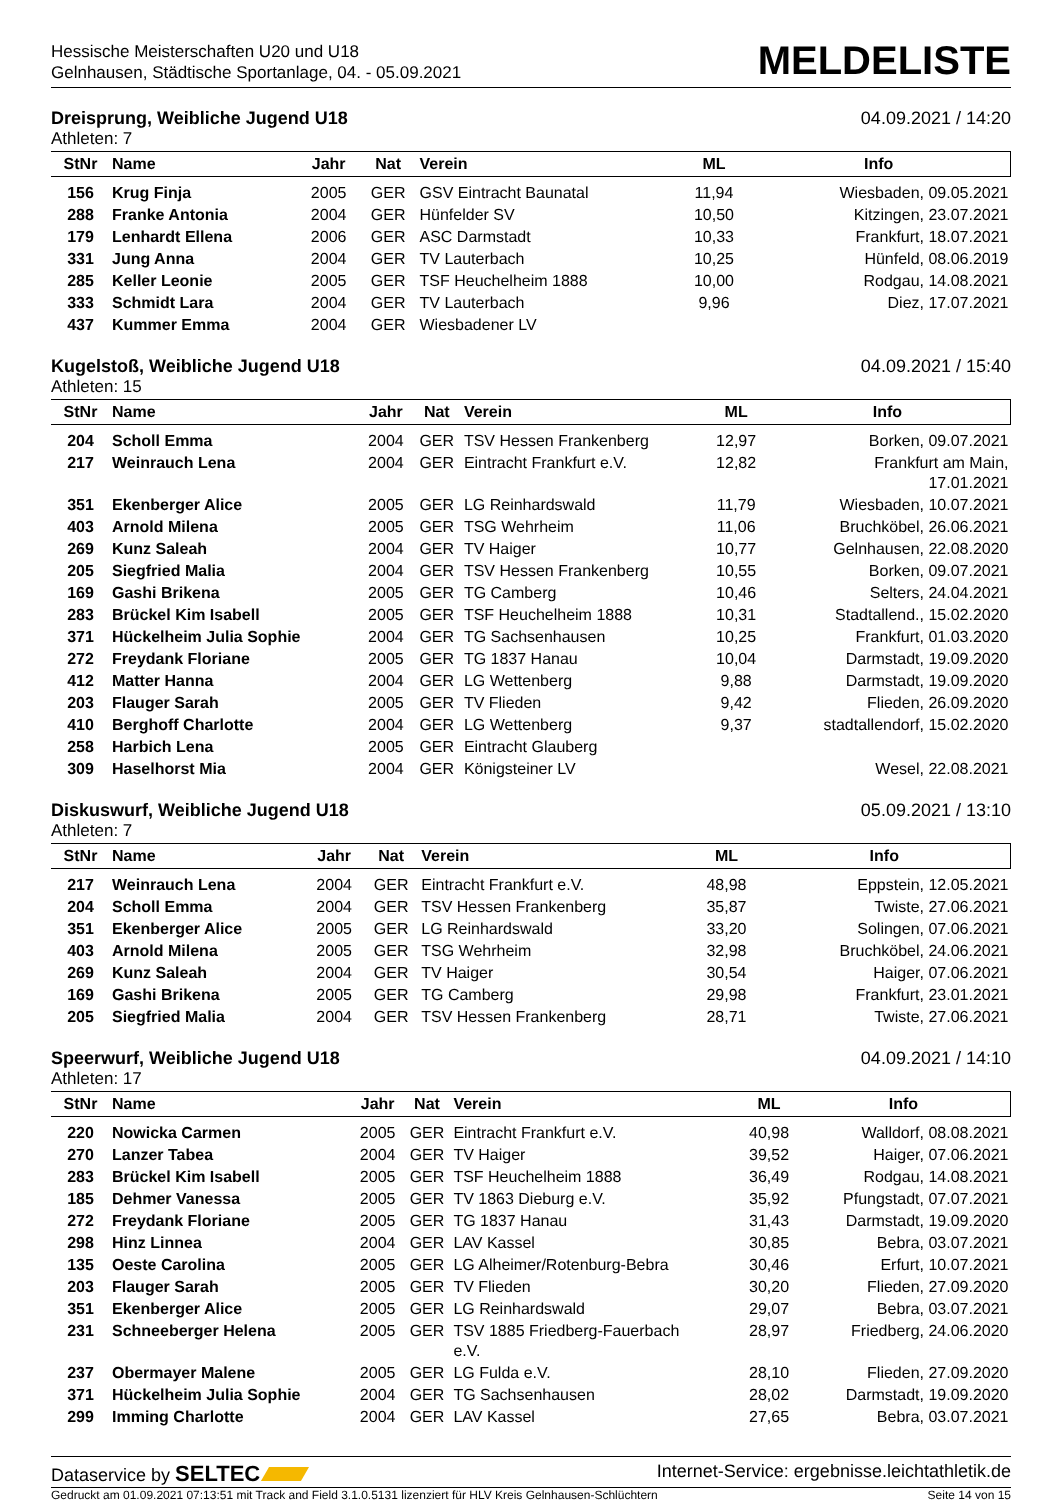Hessische Meisterschaften U20 und U18
Gelnhausen, Städtische Sportanlage, 04. - 05.09.2021
MELDELISTE
Dreisprung, Weibliche Jugend U18 04.09.2021 / 14:20
Athleten: 7
| StNr | Name | Jahr | Nat | Verein | ML | Info |
| --- | --- | --- | --- | --- | --- | --- |
| 156 | Krug Finja | 2005 | GER | GSV Eintracht Baunatal | 11,94 | Wiesbaden, 09.05.2021 |
| 288 | Franke Antonia | 2004 | GER | Hünfelder SV | 10,50 | Kitzingen, 23.07.2021 |
| 179 | Lenhardt Ellena | 2006 | GER | ASC Darmstadt | 10,33 | Frankfurt, 18.07.2021 |
| 331 | Jung Anna | 2004 | GER | TV Lauterbach | 10,25 | Hünfeld, 08.06.2019 |
| 285 | Keller Leonie | 2005 | GER | TSF Heuchelheim 1888 | 10,00 | Rodgau, 14.08.2021 |
| 333 | Schmidt Lara | 2004 | GER | TV Lauterbach | 9,96 | Diez, 17.07.2021 |
| 437 | Kummer Emma | 2004 | GER | Wiesbadener LV | | |
Kugelstoß, Weibliche Jugend U18 04.09.2021 / 15:40
Athleten: 15
| StNr | Name | Jahr | Nat | Verein | ML | Info |
| --- | --- | --- | --- | --- | --- | --- |
| 204 | Scholl Emma | 2004 | GER | TSV Hessen Frankenberg | 12,97 | Borken, 09.07.2021 |
| 217 | Weinrauch Lena | 2004 | GER | Eintracht Frankfurt e.V. | 12,82 | Frankfurt am Main, 17.01.2021 |
| 351 | Ekenberger Alice | 2005 | GER | LG Reinhardswald | 11,79 | Wiesbaden, 10.07.2021 |
| 403 | Arnold Milena | 2005 | GER | TSG Wehrheim | 11,06 | Bruchköbel, 26.06.2021 |
| 269 | Kunz Saleah | 2004 | GER | TV Haiger | 10,77 | Gelnhausen, 22.08.2020 |
| 205 | Siegfried Malia | 2004 | GER | TSV Hessen Frankenberg | 10,55 | Borken, 09.07.2021 |
| 169 | Gashi Brikena | 2005 | GER | TG Camberg | 10,46 | Selters, 24.04.2021 |
| 283 | Brückel Kim Isabell | 2005 | GER | TSF Heuchelheim 1888 | 10,31 | Stadtallend., 15.02.2020 |
| 371 | Hückelheim Julia Sophie | 2004 | GER | TG Sachsenhausen | 10,25 | Frankfurt, 01.03.2020 |
| 272 | Freydank Floriane | 2005 | GER | TG 1837 Hanau | 10,04 | Darmstadt, 19.09.2020 |
| 412 | Matter Hanna | 2004 | GER | LG Wettenberg | 9,88 | Darmstadt, 19.09.2020 |
| 203 | Flauger Sarah | 2005 | GER | TV Flieden | 9,42 | Flieden, 26.09.2020 |
| 410 | Berghoff Charlotte | 2004 | GER | LG Wettenberg | 9,37 | stadtallendorf, 15.02.2020 |
| 258 | Harbich Lena | 2005 | GER | Eintracht Glauberg | | |
| 309 | Haselhorst Mia | 2004 | GER | Königsteiner LV | | Wesel, 22.08.2021 |
Diskuswurf, Weibliche Jugend U18 05.09.2021 / 13:10
Athleten: 7
| StNr | Name | Jahr | Nat | Verein | ML | Info |
| --- | --- | --- | --- | --- | --- | --- |
| 217 | Weinrauch Lena | 2004 | GER | Eintracht Frankfurt e.V. | 48,98 | Eppstein, 12.05.2021 |
| 204 | Scholl Emma | 2004 | GER | TSV Hessen Frankenberg | 35,87 | Twiste, 27.06.2021 |
| 351 | Ekenberger Alice | 2005 | GER | LG Reinhardswald | 33,20 | Solingen, 07.06.2021 |
| 403 | Arnold Milena | 2005 | GER | TSG Wehrheim | 32,98 | Bruchköbel, 24.06.2021 |
| 269 | Kunz Saleah | 2004 | GER | TV Haiger | 30,54 | Haiger, 07.06.2021 |
| 169 | Gashi Brikena | 2005 | GER | TG Camberg | 29,98 | Frankfurt, 23.01.2021 |
| 205 | Siegfried Malia | 2004 | GER | TSV Hessen Frankenberg | 28,71 | Twiste, 27.06.2021 |
Speerwurf, Weibliche Jugend U18 04.09.2021 / 14:10
Athleten: 17
| StNr | Name | Jahr | Nat | Verein | ML | Info |
| --- | --- | --- | --- | --- | --- | --- |
| 220 | Nowicka Carmen | 2005 | GER | Eintracht Frankfurt e.V. | 40,98 | Walldorf, 08.08.2021 |
| 270 | Lanzer Tabea | 2004 | GER | TV Haiger | 39,52 | Haiger, 07.06.2021 |
| 283 | Brückel Kim Isabell | 2005 | GER | TSF Heuchelheim 1888 | 36,49 | Rodgau, 14.08.2021 |
| 185 | Dehmer Vanessa | 2005 | GER | TV 1863 Dieburg e.V. | 35,92 | Pfungstadt, 07.07.2021 |
| 272 | Freydank Floriane | 2005 | GER | TG 1837 Hanau | 31,43 | Darmstadt, 19.09.2020 |
| 298 | Hinz Linnea | 2004 | GER | LAV Kassel | 30,85 | Bebra, 03.07.2021 |
| 135 | Oeste Carolina | 2005 | GER | LG Alheimer/Rotenburg-Bebra | 30,46 | Erfurt, 10.07.2021 |
| 203 | Flauger Sarah | 2005 | GER | TV Flieden | 30,20 | Flieden, 27.09.2020 |
| 351 | Ekenberger Alice | 2005 | GER | LG Reinhardswald | 29,07 | Bebra, 03.07.2021 |
| 231 | Schneeberger Helena | 2005 | GER | TSV 1885 Friedberg-Fauerbach e.V. | 28,97 | Friedberg, 24.06.2020 |
| 237 | Obermayer Malene | 2005 | GER | LG Fulda e.V. | 28,10 | Flieden, 27.09.2020 |
| 371 | Hückelheim Julia Sophie | 2004 | GER | TG Sachsenhausen | 28,02 | Darmstadt, 19.09.2020 |
| 299 | Imming Charlotte | 2004 | GER | LAV Kassel | 27,65 | Bebra, 03.07.2021 |
Dataservice by SELTEC Internet-Service: ergebnisse.leichtathletik.de
Gedruckt am 01.09.2021 07:13:51 mit Track and Field 3.1.0.5131 lizenziert für HLV Kreis Gelnhausen-Schlüchtern Seite 14 von 15